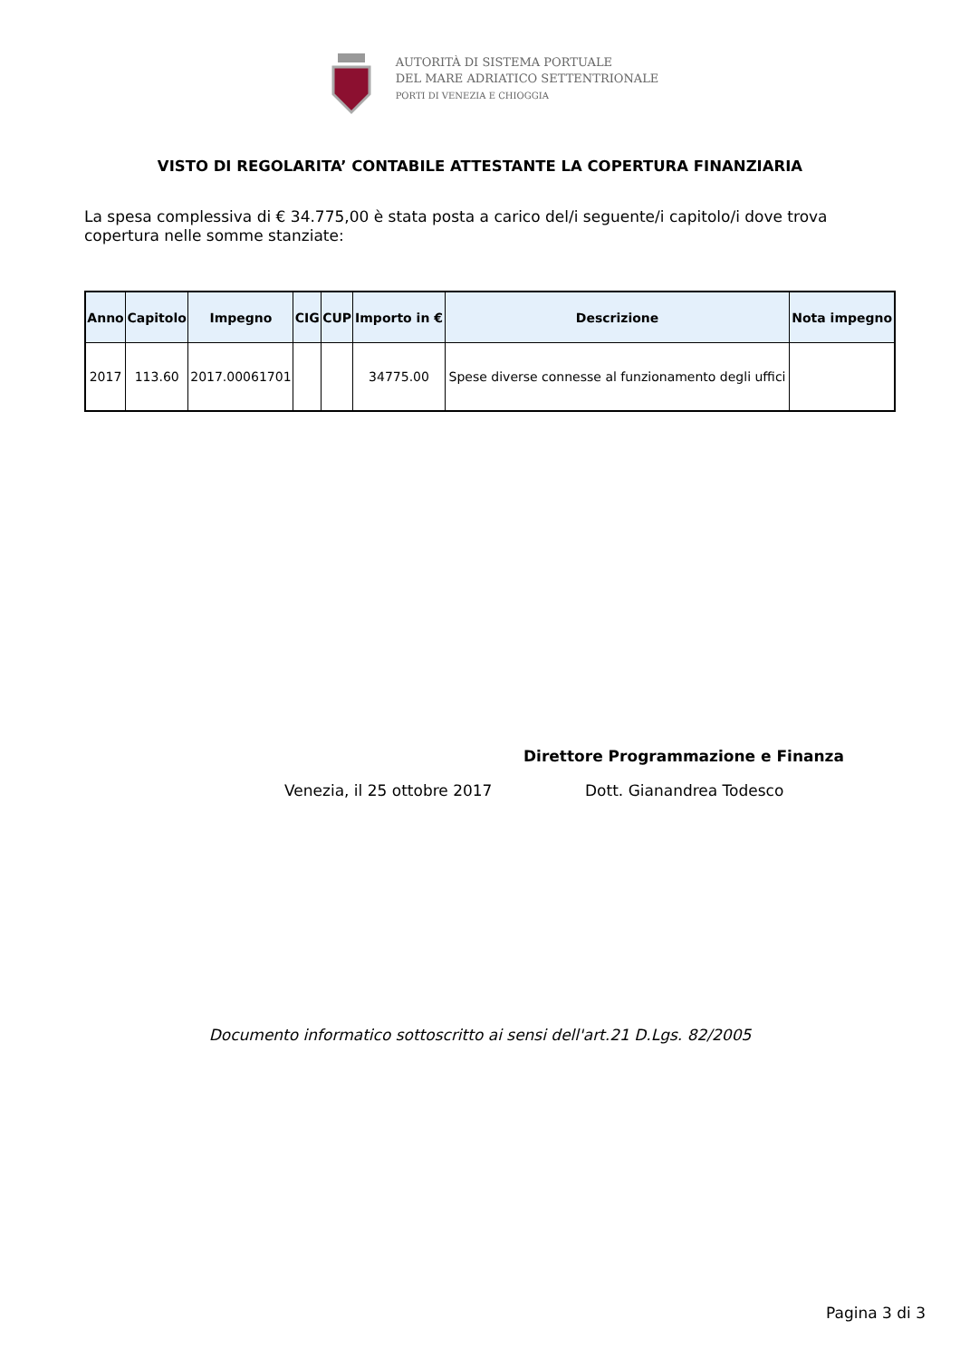AUTORITÀ DI SISTEMA PORTUALE
DEL MARE ADRIATICO SETTENTRIONALE
PORTI DI VENEZIA E CHIOGGIA
VISTO DI REGOLARITA’ CONTABILE ATTESTANTE LA COPERTURA FINANZIARIA
La spesa complessiva di € 34.775,00 è stata posta a carico del/i seguente/i capitolo/i dove trova copertura nelle somme stanziate:
| Anno | Capitolo | Impegno | CIG | CUP | Importo in € | Descrizione | Nota impegno |
| --- | --- | --- | --- | --- | --- | --- | --- |
| 2017 | 113.60 | 2017.00061701 | | | 34775.00 | Spese diverse connesse al funzionamento degli uffici | |
Direttore Programmazione e Finanza
Venezia, il 25 ottobre 2017 Dott. Gianandrea Todesco
Documento informatico sottoscritto ai sensi dell'art.21 D.Lgs. 82/2005
Pagina 3 di 3